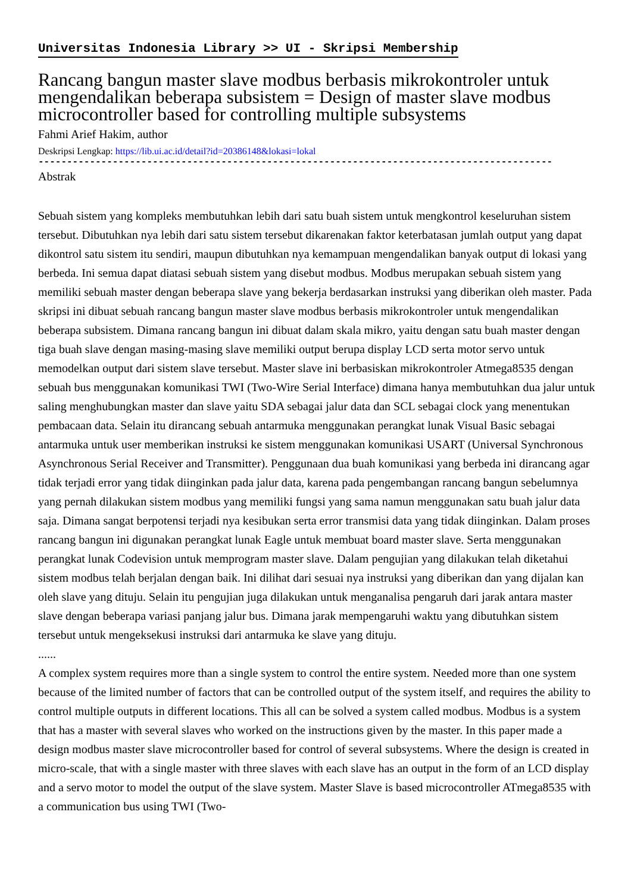Universitas Indonesia Library >> UI - Skripsi Membership
Rancang bangun master slave modbus berbasis mikrokontroler untuk mengendalikan beberapa subsistem = Design of master slave modbus microcontroller based for controlling multiple subsystems
Fahmi Arief Hakim, author
Deskripsi Lengkap: https://lib.ui.ac.id/detail?id=20386148&lokasi=lokal
------------------------------------------------------------------------------------------
Abstrak
Sebuah sistem yang kompleks membutuhkan lebih dari satu buah sistem untuk mengkontrol keseluruhan sistem tersebut. Dibutuhkan nya lebih dari satu sistem tersebut dikarenakan faktor keterbatasan jumlah output yang dapat dikontrol satu sistem itu sendiri, maupun dibutuhkan nya kemampuan mengendalikan banyak output di lokasi yang berbeda. Ini semua dapat diatasi sebuah sistem yang disebut modbus. Modbus merupakan sebuah sistem yang memiliki sebuah master dengan beberapa slave yang bekerja berdasarkan instruksi yang diberikan oleh master. Pada skripsi ini dibuat sebuah rancang bangun master slave modbus berbasis mikrokontroler untuk mengendalikan beberapa subsistem. Dimana rancang bangun ini dibuat dalam skala mikro, yaitu dengan satu buah master dengan tiga buah slave dengan masing-masing slave memiliki output berupa display LCD serta motor servo untuk memodelkan output dari sistem slave tersebut. Master slave ini berbasiskan mikrokontroler Atmega8535 dengan sebuah bus menggunakan komunikasi TWI (Two-Wire Serial Interface) dimana hanya membutuhkan dua jalur untuk saling menghubungkan master dan slave yaitu SDA sebagai jalur data dan SCL sebagai clock yang menentukan pembacaan data. Selain itu dirancang sebuah antarmuka menggunakan perangkat lunak Visual Basic sebagai antarmuka untuk user memberikan instruksi ke sistem menggunakan komunikasi USART (Universal Synchronous Asynchronous Serial Receiver and Transmitter). Penggunaan dua buah komunikasi yang berbeda ini dirancang agar tidak terjadi error yang tidak diinginkan pada jalur data, karena pada pengembangan rancang bangun sebelumnya yang pernah dilakukan sistem modbus yang memiliki fungsi yang sama namun menggunakan satu buah jalur data saja. Dimana sangat berpotensi terjadi nya kesibukan serta error transmisi data yang tidak diinginkan. Dalam proses rancang bangun ini digunakan perangkat lunak Eagle untuk membuat board master slave. Serta menggunakan perangkat lunak Codevision untuk memprogram master slave. Dalam pengujian yang dilakukan telah diketahui sistem modbus telah berjalan dengan baik. Ini dilihat dari sesuai nya instruksi yang diberikan dan yang dijalan kan oleh slave yang dituju. Selain itu pengujian juga dilakukan untuk menganalisa pengaruh dari jarak antara master slave dengan beberapa variasi panjang jalur bus. Dimana jarak mempengaruhi waktu yang dibutuhkan sistem tersebut untuk mengeksekusi instruksi dari antarmuka ke slave yang dituju.
......
A complex system requires more than a single system to control the entire system. Needed more than one system because of the limited number of factors that can be controlled output of the system itself, and requires the ability to control multiple outputs in different locations. This all can be solved a system called modbus. Modbus is a system that has a master with several slaves who worked on the instructions given by the master. In this paper made a design modbus master slave microcontroller based for control of several subsystems. Where the design is created in micro-scale, that with a single master with three slaves with each slave has an output in the form of an LCD display and a servo motor to model the output of the slave system. Master Slave is based microcontroller ATmega8535 with a communication bus using TWI (Two-